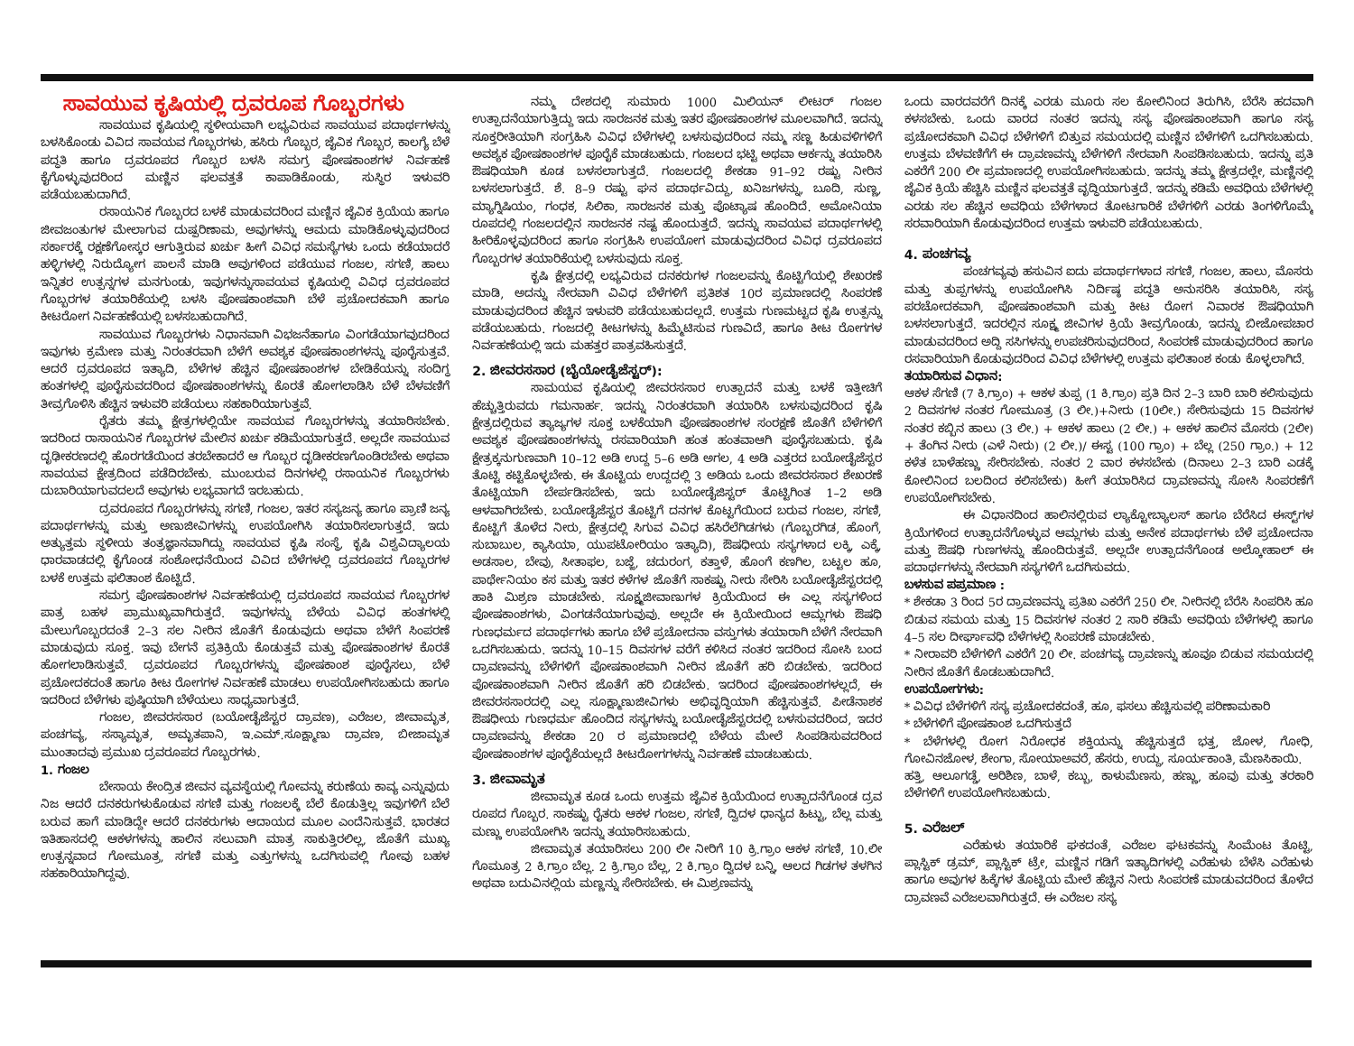ಸಾವಯುವ ಕೃಷಿಯಲ್ಲಿ ದ್ರವರೂಪ ಗೊಬ್ಬರಗಳು
ಸಾವಯುವ ಕೃಷಿಯಲ್ಲಿ ಸ್ಥಳೀಯವಾಗಿ ಲಭ್ಯವಿರುವ ಸಾವಯುವ ಪದಾರ್ಥಗಳನ್ನು ಬಳಸಿಕೊಂಡು ವಿವಿದ ಸಾವಯವ ಗೊಬ್ಬರಗಳು, ಹಸಿರು ಗೊಬ್ಬರ, ಜೈವಿಕ ಗೊಬ್ಬರ, ಕಾಲಗ್ಯೆ ಬೆಳೆ ಪದ್ಧತಿ ಹಾಗೂ ದ್ರವರೂಪದ ಗೊಬ್ಬರ ಬಳಸಿ ಸಮಗ್ರ ಪೋಷಕಾಂಶಗಳ ನಿರ್ವಹಣೆ ಕೈಗೊಳ್ಳುವುದರಿಂದ ಮಣ್ಣಿನ ಫಲವತ್ತತೆ ಕಾಪಾಡಿಕೊಂಡು, ಸುಸ್ಥಿರ ಇಳುವರಿ ಪಡೆಯಬಹುದಾಗಿದೆ.
ರಸಾಯನಿಕ ಗೊಬ್ಬರದ ಬಳಕೆ ಮಾಡುವದರಿಂದ ಮಣ್ಣಿನ ಜೈವಿಕ ಕ್ರಿಯೆಯ ಹಾಗೂ ಜೀವಜಂತುಗಳ ಮೇಲಾಗುವ ದುಷ್ಪರಿಣಾಮ, ಅವುಗಳನ್ನು ಆಮದು ಮಾಡಿಕೊಳ್ಳುವುದರಿಂದ ಸರ್ಕಾರಕ್ಕೆ ರಕ್ಷಣೆಗೋಸ್ಕರ ಆಗುತ್ತಿರುವ ಖರ್ಚು ಹೀಗೆ ವಿವಿಧ ಸಮಸ್ಯೆಗಳು ಒಂದು ಕಡೆಯಾದರೆ ಹಳ್ಳಿಗಳಲ್ಲಿ ನಿರುದ್ಯೋಗ ಪಾಲನೆ ಮಾಡಿ ಅವುಗಳಿಂದ ಪಡೆಯುವ ಗಂಜಲ, ಸಗಣಿ, ಹಾಲು ಇನ್ನಿತರ ಉತ್ಪನ್ನಗಳ ಮನಗುಂಡು, ಇವುಗಳನ್ನುಸಾವಯವ ಕೃಷಿಯಲ್ಲಿ ವಿವಿಧ ದ್ರವರೂಪದ ಗೊಬ್ಬರಗಳ ತಯಾರಿಕೆಯಲ್ಲಿ ಬಳಸಿ ಪೋಷಕಾಂಶವಾಗಿ ಬೆಳೆ ಪ್ರಚೋದಕವಾಗಿ ಹಾಗೂ ಕೀಟರೋಗ ನಿರ್ವಹಣೆಯಲ್ಲಿ ಬಳಸಬಹುದಾಗಿದೆ.
ಸಾವಯುವ ಗೊಬ್ಬರಗಳು ನಿಧಾನವಾಗಿ ವಿಭಜನೆಹಾಗೂ ವಿಂಗಡೆಯಾಗವುದರಿಂದ ಇವುಗಳು ಕ್ರಮೇಣ ಮತ್ತು ನಿರಂತರವಾಗಿ ಬೆಳೆಗೆ ಅವಶ್ಯಕ ಪೋಷಕಾಂಶಗಳನ್ನು ಪೂರೈಸುತ್ತವೆ. ಆದರೆ ದ್ರವರೂಪದ ಇತ್ಯಾದಿ, ಬೆಳೆಗಳ ಹೆಚ್ಚಿನ ಪೋಷಕಾಂಶಗಳ ಬೇಡಿಕೆಯನ್ನು ಸಂದಿಗ್ಧ ಹಂತಗಳಲ್ಲಿ ಪೂರೈಸುವದರಿಂದ ಪೋಷಕಾಂಶಗಳನ್ನು ಕೊರತೆ ಹೋಗಲಾಡಿಸಿ ಬೆಳೆ ಬೆಳವಣಿಗೆ ತೀವ್ರಗೊಳಿಸಿ ಹೆಚ್ಚಿನ ಇಳುವರಿ ಪಡೆಯಲು ಸಹಕಾರಿಯಾಗುತ್ತವೆ.
ರೈತರು ತಮ್ಮ ಕ್ಷೇತ್ರಗಳಲ್ಲಿಯೇ ಸಾವಯವ ಗೊಬ್ಬರಗಳನ್ನು ತಯಾರಿಸಬೇಕು. ಇದರಿಂದ ರಾಸಾಯನಿಕ ಗೊಬ್ಬರಗಳ ಮೇಲಿನ ಖರ್ಚು ಕಡಿಮೆಯಾಗುತ್ತದೆ. ಅಲ್ಲದೇ ಸಾವಯುವ ದೃಢೀಕರಣದಲ್ಲಿ ಹೊರಗಡೆಯಿಂದ ತರಬೇಕಾದರೆ ಆ ಗೊಬ್ಬರ ದೃಡೀಕರಣಗೊಂಡಿರಬೇಕು ಅಥವಾ ಸಾವಯವ ಕ್ಷೇತ್ರದಿಂದ ಪಡೆದಿರಬೇಕು. ಮುಂಬರುವ ದಿನಗಳಲ್ಲಿ ರಸಾಯನಿಕ ಗೊಬ್ಬರಗಳು ದುಬಾರಿಯಾಗುವದಲದೆ ಅವುಗಳು ಲಭ್ಯವಾಗದೆ ಇರಬಹುದು.
ದ್ರವರೂಪದ ಗೊಬ್ಬರಗಳನ್ನು ಸಗಣಿ, ಗಂಜಲ, ಇತರ ಸಸ್ಯಜನ್ಯ ಹಾಗೂ ಪ್ರಾಣಿ ಜನ್ಯ ಪದಾರ್ಥಗಳನ್ನು ಮತ್ತು ಅಣುಜೀವಿಗಳನ್ನು ಉಪಯೋಗಿಸಿ ತಯಾರಿಸಲಾಗುತ್ತದೆ. ಇದು ಅತ್ಯುತ್ತಮ ಸ್ಥಳೀಯ ತಂತ್ರಜ್ಞಾನವಾಗಿದ್ದು ಸಾವಯವ ಕೃಷಿ ಸಂಸ್ಥೆ, ಕೃಷಿ ವಿಶ್ವವಿದ್ಯಾಲಯ ಧಾರವಾಡದಲ್ಲಿ ಕೈಗೊಂಡ ಸಂಶೋಧನೆಯಿಂದ ವಿವಿದ ಬೆಳೆಗಳಲ್ಲಿ ದ್ರವರೂಪದ ಗೊಬ್ಬರಗಳ ಬಳಕೆ ಉತ್ತಮ ಫಲಿತಾಂಶ ಕೊಟ್ಟಿದೆ.
ಸಮಗ್ರ ಪೋಷಕಾಂಶಗಳ ನಿರ್ವಹಣೆಯಲ್ಲಿ ದ್ರವರೂಪದ ಸಾವಯವ ಗೊಬ್ಬರಗಳ ಪಾತ್ರ ಬಹಳ ಪ್ರಾಮುಖ್ಯವಾಗಿರುತ್ತದೆ. ಇವುಗಳನ್ನು ಬೆಳೆಯ ವಿವಿಧ ಹಂತಗಳಲ್ಲಿ ಮೇಲುಗೊಬ್ಬರದಂತೆ 2–3 ಸಲ ನೀರಿನ ಜೊತೆಗೆ ಕೊಡುವುದು ಅಥವಾ ಬೆಳೆಗೆ ಸಿಂಪರಣೆ ಮಾಡುವುದು ಸೂಕ್ತ. ಇವು ಬೇಗನೆ ಪ್ರತಿಕ್ರಿಯೆ ಕೊಡುತ್ತವೆ ಮತ್ತು ಪೋಷಕಾಂಶಗಳ ಕೊರತೆ ಹೋಗಲಾಡಿಸುತ್ತವೆ. ದ್ರವರೂಪದ ಗೊಬ್ಬರಗಳನ್ನು ಪೋಷಕಾಂಶ ಪೂರೈಸಲು, ಬೆಳೆ ಪ್ರಚೋದಕದಂತೆ ಹಾಗೂ ಕೀಟ ರೋಗಗಳ ನಿರ್ವಹಣೆ ಮಾಡಲು ಉಪಯೋಗಿಸಬಹುದು ಹಾಗೂ ಇದರಿಂದ ಬೆಳೆಗಳು ಪುಷ್ಠಿಯಾಗಿ ಬೆಳೆಯಲು ಸಾಧ್ಯವಾಗುತ್ತದೆ.
ಗಂಜಲ, ಜೀವರಸಸಾರ (ಬಯೋಡೈಜೆಸ್ಟರ ದ್ರಾವಣ), ಎರೆಜಲ, ಜೀವಾಮೃತ, ಪಂಚಗವ್ಯ, ಸಸ್ಯಾಮೃತ, ಅಮೃತಪಾನಿ, ಇ.ಎಮ್.ಸೂಕ್ಷ್ಮಾಣು ದ್ರಾವಣ, ಬೀಜಾಮೃತ ಮುಂತಾದವು ಪ್ರಮುಖ ದ್ರವರೂಪದ ಗೊಬ್ಬರಗಳು.
1. ಗಂಜಲ
ಬೇಸಾಯ ಕೇಂದ್ರಿತ ಜೀವನ ವ್ಯವಸ್ಥೆಯಲ್ಲಿ ಗೋವನ್ನು ಕರುಣೆಯ ಕಾವ್ಯ ಎನ್ನುವುದು ನಿಜ ಆದರೆ ದನಕರುಗಳುಕೊಡುವ ಸಗಣಿ ಮತ್ತು ಗಂಜಲಕ್ಕೆ ಬೆಲೆ ಕೊಡುತ್ತಿಲ್ಲ ಇವುಗಳಿಗೆ ಬೆಲೆ ಬರುವ ಹಾಗೆ ಮಾಡಿದ್ದೇ ಆದರೆ ದನಕರುಗಳು ಆದಾಯದ ಮೂಲ ಎಂದೆನಿಸುತ್ತವೆ. ಭಾರತದ ಇತಿಹಾಸದಲ್ಲಿ ಆಕಳಗಳನ್ನು ಹಾಲಿನ ಸಲುವಾಗಿ ಮಾತ್ರ ಸಾಕುತ್ತಿರಲಿಲ್ಲ, ಜೊತೆಗೆ ಮುಖ್ಯ ಉತ್ಪನ್ನವಾದ ಗೋಮೂತ್ರ, ಸಗಣಿ ಮತ್ತು ಎತ್ತುಗಳನ್ನು ಒದಗಿಸುವಲ್ಲಿ ಗೋವು ಬಹಳ ಸಹಕಾರಿಯಾಗಿದ್ದವು.
ನಮ್ಮ ದೇಶದಲ್ಲಿ ಸುಮಾರು 1000 ಮಿಲಿಯನ್ ಲೀಟರ್ ಗಂಜಲ ಉತ್ಪಾದನೆಯಾಗುತ್ತಿದ್ದು ಇದು ಸಾರಜನಕ ಮತ್ತು ಇತರ ಪೋಷಕಾಂಶಗಳ ಮೂಲವಾಗಿದೆ. ಇದನ್ನು ಸೂಕ್ತರೀತಿಯಾಗಿ ಸಂಗ್ರಹಿಸಿ ವಿವಿಧ ಬೆಳೆಗಳಲ್ಲಿ ಬಳಸುವುದರಿಂದ ನಮ್ಮ ಸಣ್ಣ ಹಿಡುವಳಿಗಳಿಗೆ ಅವಶ್ಯಕ ಪೋಷಕಾಂಶಗಳ ಪೂರೈಕೆ ಮಾಡಬಹುದು. ಗಂಜಲದ ಭಟ್ಟಿ ಅಥವಾ ಆರ್ಕನ್ನು ತಯಾರಿಸಿ ಔಷಧಿಯಾಗಿ ಕೂಡ ಬಳಸಲಾಗುತ್ತದೆ. ಗಂಜಲದಲ್ಲಿ ಶೇಕಡಾ 91–92 ರಷ್ಟು ನೀರಿನ ಬಳಸಲಾಗುತ್ತದೆ. ಶೆ. 8–9 ರಷ್ಟು ಘನ ಪದಾರ್ಥವಿದ್ದು, ಖನಿಜಗಳನ್ನು, ಬೂದಿ, ಸುಣ್ಣ, ಮ್ಯಾಗ್ನಿಷಿಯಂ, ಗಂಧಕ, ಸಿಲಿಕಾ, ಸಾರಜನಕ ಮತ್ತು ಪೊಟ್ಯಾಷ ಹೊಂದಿದೆ. ಅಮೋನಿಯಾ ರೂಪದಲ್ಲಿ ಗಂಜಲದಲ್ಲಿನ ಸಾರಜನಕ ನಷ್ಟ ಹೊಂದುತ್ತದೆ. ಇದನ್ನು ಸಾವಯವ ಪದಾರ್ಥಗಳಲ್ಲಿ ಹೀರಿಕೊಳ್ಳವುದರಿಂದ ಹಾಗೂ ಸಂಗ್ರಹಿಸಿ ಉಪಯೋಗ ಮಾಡುವುದರಿಂದ ವಿವಿಧ ದ್ರವರೂಪದ ಗೊಬ್ಬರಗಳ ತಯಾರಿಕೆಯಲ್ಲಿ ಬಳಸುವುದು ಸೂಕ್ತ.
ಕೃಷಿ ಕ್ಷೇತ್ರದಲ್ಲಿ ಲಭ್ಯವಿರುವ ದನಕರುಗಳ ಗಂಜಲವನ್ನು ಕೊಟ್ಟಿಗೆಯಲ್ಲಿ ಶೇಖರಣೆ ಮಾಡಿ, ಅದನ್ನು ನೇರವಾಗಿ ವಿವಿಧ ಬೆಳೆಗಳಿಗೆ ಪ್ರತಿಶತ 10ರ ಪ್ರಮಾಣದಲ್ಲಿ ಸಿಂಪರಣೆ ಮಾಡುವುದರಿಂದ ಹೆಚ್ಚಿನ ಇಳುವರಿ ಪಡೆಯಬಹುದಲ್ಲದೆ. ಉತ್ತಮ ಗುಣಮಟ್ಟದ ಕೃಷಿ ಉತ್ಪನ್ನು ಪಡೆಯಬಹುದು. ಗಂಜದಲ್ಲಿ ಕೀಟಗಳನ್ನು ಹಿಮ್ಮೆಟಿಸುವ ಗುಣವಿದೆ, ಹಾಗೂ ಕೀಟ ರೋಗಗಳ ನಿರ್ವಹಣೆಯಲ್ಲಿ ಇದು ಮಹತ್ತರ ಪಾತ್ರವಹಿಸುತ್ತದೆ.
2. ಜೀವರಸಸಾರ (ಬೈಯೋಡೈಜೆಸ್ಟರ್):
ಸಾಮಯವ ಕೃಷಿಯಲ್ಲಿ ಜೀವರಸಸಾರ ಉತ್ಪಾದನೆ ಮತ್ತು ಬಳಕೆ ಇತ್ತೀಚಿಗೆ ಹೆಚ್ಚುತ್ತಿರುವದು ಗಮನಾರ್ಹ. ಇದನ್ನು ನಿರಂತರವಾಗಿ ತಯಾರಿಸಿ ಬಳಸುವುದರಿಂದ ಕೃಷಿ ಕ್ಷೇತ್ರದಲ್ಲಿರುವ ತ್ಯಾಜ್ಯಗಳ ಸೂಕ್ತ ಬಳಕೆಯಾಗಿ ಪೋಷಕಾಂಶಗಳ ಸಂರಕ್ಷಣೆ ಜೊತೆಗೆ ಬೆಳೆಗಳಿಗೆ ಅವಶ್ಯಕ ಪೋಷಕಾಂಶಗಳನ್ನು ರಸವಾರಿಯಾಗಿ ಹಂತ ಹಂತವಾಆಗಿ ಪೂರೈಸಬಹುದು. ಕೃಷಿ ಕ್ಷೇತ್ರಕ್ಕನುಗುಣವಾಗಿ 10–12 ಅಡಿ ಉದ್ದ 5–6 ಅಡಿ ಅಗಲ, 4 ಅಡಿ ಎತ್ತರದ ಬಯೋಡೈಜೆಸ್ಟರ ತೊಟ್ಟಿ ಕಟ್ಟಿಕೊಳ್ಳಬೇಕು. ಈ ತೊಟ್ಟಿಯ ಉದ್ದದಲ್ಲಿ 3 ಅಡಿಯ ಒಂದು ಜೀವರಸಸಾರ ಶೇಖರಣೆ ತೊಟ್ಟಿಯಾಗಿ ಬೇರ್ಪಡಿಸಬೇಕು, ಇದು ಬಯೋಡೈಜಿಸ್ಟರ್ ತೊಟ್ಟಿಗಿಂತ 1–2 ಅಡಿ ಆಳವಾಗಿರಬೇಕು. ಬಯೋಡೈಜೆಸ್ಟರ ತೊಟ್ಟಿಗೆ ದನಗಳ ಕೊಟ್ಟಗೆಯಿಂದ ಬರುವ ಗಂಜಲ, ಸಗಣಿ, ಕೊಟ್ಟಿಗೆ ತೊಳೆದ ನೀರು, ಕ್ಷೇತ್ರದಲ್ಲಿ ಸಿಗುವ ವಿವಿಧ ಹಸಿರೆಲೆಗಿಡಗಳು (ಗೊಬ್ಬರಗಿಡ, ಹೊಂಗೆ, ಸುಬಾಬುಲ, ಕ್ಯಾಸಿಯಾ, ಯುಪಟೋರಿಯಂ ಇತ್ಯಾದಿ), ಔಷಧೀಯ ಸಸ್ಯಗಳಾದ ಲಕ್ಕಿ, ಎಕ್ಕೆ, ಅಡಸಾಲ, ಬೇವು, ಸೀತಾಫಲ, ಬಜ್ಜೆ, ಚದುರಂಗ, ಕತ್ತಾಳೆ, ಹೊಂಗೆ ಕಣಗಿಲ, ಬಟ್ಟಲ ಹೂ, ಪಾರ್ಥೇನಿಯಂ ಕಸ ಮತ್ತು ಇತರ ಕಳೆಗಳ ಜೊತೆಗೆ ಸಾಕಷ್ಟು ನೀರು ಸೇರಿಸಿ ಬಯೋಡೈಜೆಸ್ಟರದಲ್ಲಿ ಹಾಕಿ ಮಿಶ್ರಣ ಮಾಡಬೇಕು. ಸೂಕ್ಷ್ಮಜೀವಾಣುಗಳ ಕ್ರಿಯೆಯಿಂದ ಈ ಎಲ್ಲ ಸಸ್ಯಗಳಿಂದ ಪೋಷಕಾಂಶಗಳು, ವಿಂಗಡನೆಯಾಗುವುವು. ಅಲ್ಲದೇ ಈ ಕ್ರಿಯೇಯಿಂದ ಆಮ್ಲಗಳು ಔಷಧಿ ಗುಣಧರ್ಮದ ಪದಾರ್ಥಗಳು ಹಾಗೂ ಬೆಳೆ ಪ್ರಚೋದನಾ ವಸ್ತುಗಳು ತಯಾರಾಗಿ ಬೆಳೆಗೆ ನೇರವಾಗಿ ಒದಗಿಸಬಹುದು. ಇದನ್ನು 10–15 ದಿವಸಗಳ ವರೆಗೆ ಕಳಿಸಿದ ನಂತರ ಇದರಿಂದ ಸೋಸಿ ಬಂದ ದ್ರಾವಣವನ್ನು ಬೆಳೆಗಳಿಗೆ ಪೋಷಕಾಂಶವಾಗಿ ನೀರಿನ ಜೊತೆಗೆ ಹರಿ ಬಿಡಬೇಕು. ಇದರಿಂದ ಪೋಷಕಾಂಶವಾಗಿ ನೀರಿನ ಜೊತೆಗೆ ಹರಿ ಬಿಡಬೇಕು. ಇದರಿಂದ ಪೋಷಕಾಂಶಗಳಲ್ಲದೆ, ಈ ಜೀವರಸಸಾರದಲ್ಲಿ ಎಲ್ಲ ಸೂಕ್ಷ್ಮಾಣುಜೀವಿಗಳು ಅಭಿವೃದ್ಧಿಯಾಗಿ ಹೆಚ್ಚಿಸುತ್ತವೆ. ಪೀಡೆನಾಶಕ ಔಷಧೀಯ ಗುಣಧರ್ಮ ಹೊಂದಿದ ಸಸ್ಯಗಳನ್ನು ಬಯೋಡೈಜೆಸ್ಟರದಲ್ಲಿ ಬಳಸುವದರಿಂದ, ಇದರ ದ್ರಾವಣವನ್ನು ಶೇಕಡಾ 20 ರ ಪ್ರಮಾಣದಲ್ಲಿ ಬೆಳೆಯ ಮೇಲೆ ಸಿಂಪಡಿಸುವದರಿಂದ ಪೋಷಕಾಂಶಗಳ ಪೂರೈಕೆಯಲ್ಲದೆ ಕೀಟರೋಗಗಳನ್ನು ನಿರ್ವಹಣೆ ಮಾಡಬಹುದು.
3. ಜೀವಾಮೃತ
ಜೀವಾಮೃತ ಕೂಡ ಒಂದು ಉತ್ತಮ ಜೈವಿಕ ಕ್ರಿಯೆಯಿಂದ ಉತ್ಪಾದನೆಗೊಂಡ ದ್ರವ ರೂಪದ ಗೊಬ್ಬರ. ಸಾಕಷ್ಟು ರೈತರು ಆಕಳ ಗಂಜಲ, ಸಗಣಿ, ದ್ವಿದಳ ಧಾನ್ಯದ ಹಿಟ್ಟು, ಬೆಲ್ಲ ಮತ್ತು ಮಣ್ಣು ಉಪಯೋಗಿಸಿ ಇದನ್ನು ತಯಾರಿಸಬಹುದು.
ಜೀವಾಮೃತ ತಯಾರಿಸಲು 200 ಲೀ ನೀರಿಗೆ 10 ಕ್ರಿ.ಗ್ರಾಂ ಆಕಳ ಸಗಣಿ, 10.ಲೀ ಗೊಮೂತ್ರ 2 ಕಿ.ಗ್ರಾಂ ಬೆಲ್ಲ. 2 ಕ್ರಿ.ಗ್ರಾಂ ಬೆಲ್ಲ, 2 ಕಿ.ಗ್ರಾಂ ದ್ವಿದಳ ಬನ್ನಿ, ಆಲದ ಗಿಡಗಳ ತಳಗಿನ ಅಥವಾ ಬದುವಿನಲ್ಲಿಯ ಮಣ್ಣನ್ನು ಸೇರಿಸಬೇಕು. ಈ ಮಿಶ್ರಣವನ್ನು
ಒಂದು ವಾರದವರೆಗೆ ದಿನಕ್ಕೆ ಎರಡು ಮೂರು ಸಲ ಕೋಲಿನಿಂದ ತಿರುಗಿಸಿ, ಬೆರೆಸಿ ಹದವಾಗಿ ಕಳಸಬೇಕು. ಒಂದು ವಾರದ ನಂತರ ಇದನ್ನು ಸಸ್ಯ ಪೋಷಕಾಂಶವಾಗಿ ಹಾಗೂ ಸಸ್ಯ ಪ್ರಚೋದಕವಾಗಿ ವಿವಿಧ ಬೆಳೆಗಳಿಗೆ ಬಿತ್ತುವ ಸಮಯದಲ್ಲಿ ಮಣ್ಣಿನ ಬೆಳೆಗಳಿಗೆ ಒದಗಿಸಬಹುದು. ಉತ್ತಮ ಬೆಳವಣಿಗೆಗೆ ಈ ದ್ರಾವಣವನ್ನು ಬೆಳೆಗಳಿಗೆ ನೇರವಾಗಿ ಸಿಂಪಡಿಸಬಹುದು. ಇದನ್ನು ಪ್ರತಿ ಎಕರೆಗೆ 200 ಲೀ ಪ್ರಮಾಣದಲ್ಲಿ ಉಪಯೋಗಿಸಬಹುದು. ಇದನ್ನು ತಮ್ಮ ಕ್ಷೇತ್ರದಲ್ಲೇ, ಮಣ್ಣಿನಲ್ಲಿ ಜೈವಿಕ ಕ್ರಿಯೆ ಹೆಚ್ಚಿಸಿ ಮಣ್ಣಿನ ಫಲವತ್ತತೆ ವೃದ್ಧಿಯಾಗುತ್ತದೆ. ಇದನ್ನು ಕಡಿಮೆ ಅವಧಿಯ ಬೆಳೆಗಳಲ್ಲಿ ಎರಡು ಸಲ ಹೆಚ್ಚಿನ ಅವಧಿಯ ಬೆಳೆಗಳಾದ ತೋಟಗಾರಿಕೆ ಬೆಳೆಗಳಿಗೆ ಎರಡು ತಿಂಗಳಿಗೊಮ್ಮೆ ಸರವಾರಿಯಾಗಿ ಕೊಡುವುದರಿಂದ ಉತ್ತಮ ಇಳುವರಿ ಪಡೆಯಬಹುದು.
4. ಪಂಚಗವ್ಯ
ಪಂಚಗವ್ಯವು ಹಸುವಿನ ಐದು ಪದಾರ್ಥಗಳಾದ ಸಗಣಿ, ಗಂಜಲ, ಹಾಲು, ಮೊಸರು ಮತ್ತು ತುಪ್ಪಗಳನ್ನು ಉಪಯೋಗಿಸಿ ನಿರ್ದಿಷ್ಠ ಪದ್ಧತಿ ಅನುಸರಿಸಿ ತಯಾರಿಸಿ, ಸಸ್ಯ ಪರಚೋದಕವಾಗಿ, ಪೋಷಕಾಂಶವಾಗಿ ಮತ್ತು ಕೀಟ ರೋಗ ನಿವಾರಕ ಔಷಧಿಯಾಗಿ ಬಳಸಲಾಗುತ್ತದೆ. ಇದರಲ್ಲಿನ ಸೂಕ್ಷ್ಮ ಜೀವಿಗಳ ಕ್ರಿಯೆ ತೀವ್ರಗೊಂಡು, ಇದನ್ನು ಬೀಜೋಪಚಾರ ಮಾಡುವದರಿಂದ ಅದ್ದಿ ಸಸಿಗಳನ್ನು ಉಪಚರಿಸುವುದರಿಂದ, ಸಿಂಪರಣೆ ಮಾಡುವುದರಿಂದ ಹಾಗೂ ರಸವಾರಿಯಾಗಿ ಕೊಡುವುದರಿಂದ ವಿವಿಧ ಬೆಳೆಗಳಲ್ಲಿ ಉತ್ತಮ ಫಲಿತಾಂಶ ಕಂಡು ಕೊಳ್ಳಲಾಗಿದೆ.
ತಯಾರಿಸುವ ವಿಧಾನ:
ಆಕಳ ಸೆಗಣಿ (7 ಕಿ.ಗ್ರಾಂ) + ಆಕಳ ತುಪ್ಪ (1 ಕಿ.ಗ್ರಾಂ) ಪ್ರತಿ ದಿನ 2–3 ಬಾರಿ ಬಾರಿ ಕಲಿಸುವುದು 2 ದಿವಸಗಳ ನಂತರ ಗೋಮೂತ್ರ (3 ಲೀ.)+ನೀರು (10ಲೀ.) ಸೇರಿಸುವುದು 15 ದಿವಸಗಳ ನಂತರ ಕಬ್ಬಿನ ಹಾಲು (3 ಲೀ.) + ಆಕಳ ಹಾಲು (2 ಲೀ.) + ಆಕಳ ಹಾಲಿನ ಮೊಸರು (2ಲೀ) + ತೆಂಗಿನ ನೀರು (ಎಳೆ ನೀರು) (2 ಲೀ.)/ ಈಸ್ಟ (100 ಗ್ರಾಂ) + ಬೆಲ್ಲ (250 ಗ್ರಾಂ.) + 12 ಕಳೆತ ಬಾಳೆಹಣ್ಣು ಸೇರಿಸಬೇಕು. ನಂತರ 2 ವಾರ ಕಳಸಬೇಕು (ದಿನಾಲು 2–3 ಬಾರಿ ಎಡಕ್ಕೆ ಕೋಲಿನಿಂದ ಬಲದಿಂದ ಕಲಿಸಬೇಕು) ಹೀಗೆ ತಯಾರಿಸಿದ ದ್ರಾವಣವನ್ನು ಸೋಸಿ ಸಿಂಪರಣೆಗೆ ಉಪಯೋಗಿಸಬೇಕು.
ಈ ವಿಧಾನದಿಂದ ಹಾಲಿನಲ್ಲಿರುವ ಲ್ಯಾಕ್ಟೋಬ್ಯಾಲಸ್ ಹಾಗೂ ಬೆರೆಸಿದ ಈಸ್ಟ್‌ಗಳ ಕ್ರಿಯೆಗಳಿಂದ ಉತ್ಪಾದನೆಗೊಳ್ಳುವ ಆಮ್ಲಗಳು ಮತ್ತು ಅನೇಕ ಪದಾರ್ಥಗಳು ಬೆಳೆ ಪ್ರಚೋದನಾ ಮತ್ತು ಔಷಧಿ ಗುಣಗಳನ್ನು ಹೊಂದಿರುತ್ತವೆ. ಅಲ್ಲದೇ ಉತ್ಪಾದನೆಗೊಂಡ ಅಲ್ಕೋಹಾಲ್ ಈ ಪದಾರ್ಥಗಳನ್ನು ನೇರವಾಗಿ ಸಸ್ಯಗಳಿಗೆ ಒದಗಿಸುವದು.
ಬಳಸುವ ಪಪ್ರಮಾಣ :
* ಶೇಕಡಾ 3 ರಿಂದ 5ರ ದ್ರಾವಣವನ್ನು ಪ್ರತಿಖ ಎಕರೆಗೆ 250 ಲೀ. ನೀರಿನಲ್ಲಿ ಬೆರೆಸಿ ಸಿಂಪರಿಸಿ ಹೂ ಬಿಡುವ ಸಮಯ ಮತ್ತು 15 ದಿವಸಗಳ ನಂತರ 2 ಸಾರಿ ಕಡಿಮೆ ಅವಧಿಯ ಬೆಳೆಗಳಲ್ಲಿ ಹಾಗೂ 4–5 ಸಲ ದೀರ್ಘಾವಧಿ ಬೆಳೆಗಳಲ್ಲಿ ಸಿಂಪರಣೆ ಮಾಡಬೇಕು.
* ನೀರಾವರಿ ಬೆಳೆಗಳಿಗೆ ಎಕರೆಗೆ 20 ಲೀ. ಪಂಚಗವ್ಯ ದ್ರಾವಣನ್ನು ಹೂವೂ ಬಿಡುವ ಸಮಯದಲ್ಲಿ ನೀರಿನ ಜೊತೆಗೆ ಕೊಡಬಹುದಾಗಿದೆ.
ಉಪಯೋಗಗಳು:
* ವಿವಿಧ ಬೆಳೆಗಳಿಗೆ ಸಸ್ಯ ಪ್ರಚೋದಕದಂತೆ, ಹೂ, ಫಸಲು ಹೆಚ್ಚಿಸುವಲ್ಲಿ ಪರಿಣಾಮಕಾರಿ
* ಬೆಳೆಗಳಿಗೆ ಪೋಷಕಾಂಶ ಒದಗಿಸುತ್ತದೆ
* ಬೆಳೆಗಳಲ್ಲಿ ರೋಗ ನಿರೋಧಕ ಶಕ್ತಿಯನ್ನು ಹೆಚ್ಚಿಸುತ್ತದೆ ಭತ್ತ, ಜೋಳ, ಗೋಧಿ, ಗೋವಿನಜೋಳ, ಶೇಂಗಾ, ಸೋಯಾಅವರೆ, ಹೆಸರು, ಉದ್ದು, ಸೂರ್ಯಕಾಂತಿ, ಮೆಣಸಿಕಾಯಿ.
ಹತ್ತಿ, ಆಲೂಗಡ್ಡೆ, ಅರಿಶಿಣ, ಬಾಳೆ, ಕಬ್ಬು, ಕಾಳುಮೆಣಸು, ಹಣ್ಣು, ಹೂವು ಮತ್ತು ತರಕಾರಿ ಬೆಳೆಗಳಿಗೆ ಉಪಯೋಗಿಸಬಹುದು.
5. ಎರೆಜಲ್
ಎರೆಹುಳು ತಯಾರಿಕೆ ಘಕದಂತೆ, ಎರೆಜಲ ಘಟಕವನ್ನು ಸಿಂಮೆಂಟ ತೊಟ್ಟಿ, ಪ್ಲಾಸ್ಟಿಕ್ ಡ್ರಮ್, ಪ್ಲಾಸ್ಟಿಕ್ ಟ್ರೇ, ಮಣ್ಣಿನ ಗಡಿಗೆ ಇತ್ಯಾದಿಗಳಲ್ಲಿ ಎರೆಹುಳು ಬೆಳೆಸಿ ಎರೆಹುಳು ಹಾಗೂ ಅವುಗಳ ಹಿಕ್ಕೆಗಳ ತೊಟ್ಟಿಯ ಮೇಲೆ ಹೆಚ್ಚಿನ ನೀರು ಸಿಂಪರಣೆ ಮಾಡುವದರಿಂದ ತೊಳೆದ ದ್ರಾವಣವೆ ಎರೆಜಲವಾಗಿರುತ್ತದೆ. ಈ ಎರೆಜಲ ಸಸ್ಯ